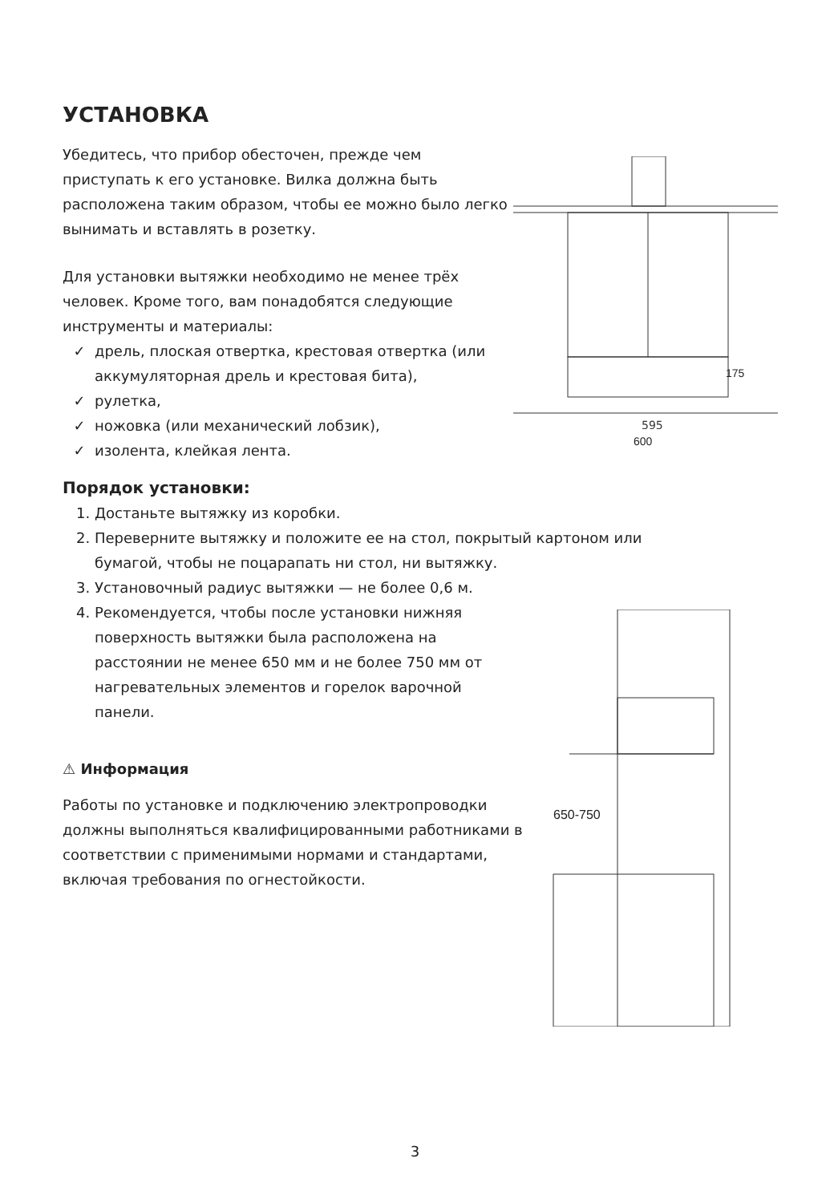УСТАНОВКА
Убедитесь, что прибор обесточен, прежде чем приступать к его установке. Вилка должна быть расположена таким образом, чтобы ее можно было легко вынимать и вставлять в розетку.
Для установки вытяжки необходимо не менее трёх человек. Кроме того, вам понадобятся следующие инструменты и материалы:
дрель, плоская отвертка, крестовая отвертка (или аккумуляторная дрель и крестовая бита),
рулетка,
ножовка (или механический лобзик),
изолента, клейкая лента.
Порядок установки:
1. Достаньте вытяжку из коробки.
2. Переверните вытяжку и положите ее на стол, покрытый картоном или бумагой, чтобы не поцарапать ни стол, ни вытяжку.
3. Установочный радиус вытяжки — не более 0,6 м.
4. Рекомендуется, чтобы после установки нижняя поверхность вытяжки была расположена на расстоянии не менее 650 мм и не более 750 мм от нагревательных элементов и горелок варочной панели.
⚠ Информация
Работы по установке и подключению электропроводки должны выполняться квалифицированными работниками в соответствии с применимыми нормами и стандартами, включая требования по огнестойкости.
595
600
175
650-750
3